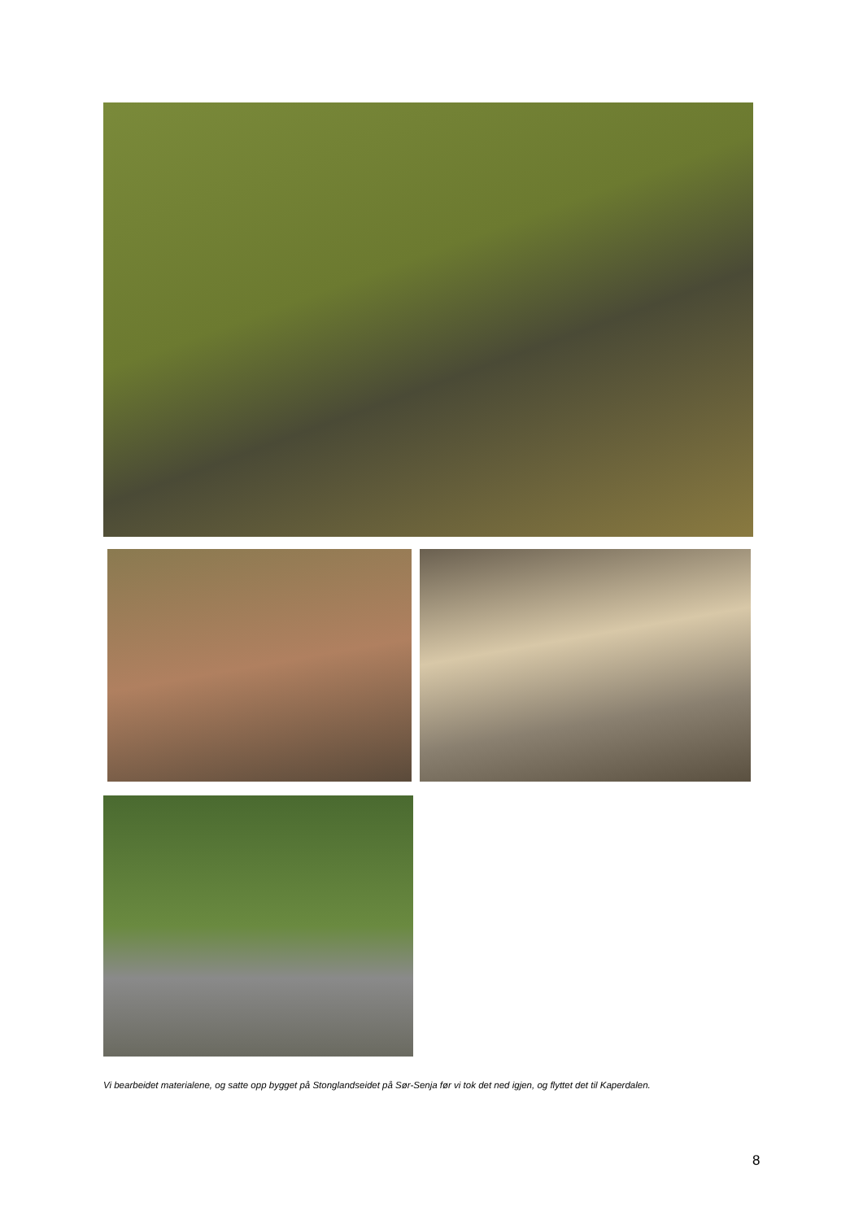Vi bearbeidet materialene, og satte opp bygget på Stonglandseidet på Sør-Senja før vi tok det ned igjen, og flyttet det til Kaperdalen.
8